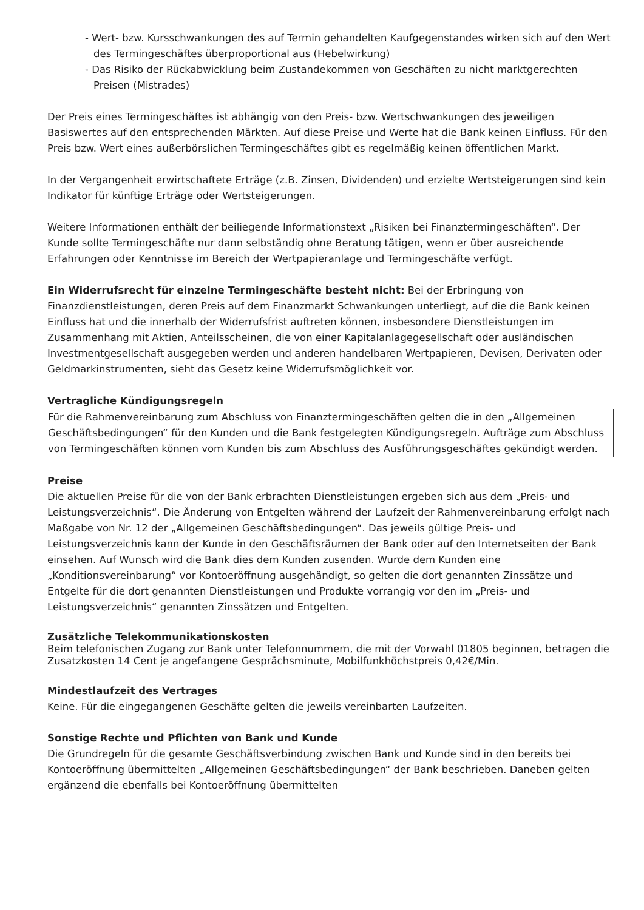- Wert- bzw. Kursschwankungen des auf Termin gehandelten Kaufgegenstandes wirken sich auf den Wert des Termingeschäftes überproportional aus (Hebelwirkung)
- Das Risiko der Rückabwicklung beim Zustandekommen von Geschäften zu nicht marktgerechten Preisen (Mistrades)
Der Preis eines Termingeschäftes ist abhängig von den Preis- bzw. Wertschwankungen des jeweiligen Basiswertes auf den entsprechenden Märkten. Auf diese Preise und Werte hat die Bank keinen Einfluss. Für den Preis bzw. Wert eines außerbörslichen Termingeschäftes gibt es regelmäßig keinen öffentlichen Markt.
In der Vergangenheit erwirtschaftete Erträge (z.B. Zinsen, Dividenden) und erzielte Wertsteigerungen sind kein Indikator für künftige Erträge oder Wertsteigerungen.
Weitere Informationen enthält der beiliegende Informationstext „Risiken bei Finanztermingeschäften“. Der Kunde sollte Termingeschäfte nur dann selbständig ohne Beratung tätigen, wenn er über ausreichende Erfahrungen oder Kenntnisse im Bereich der Wertpapieranlage und Termingeschäfte verfügt.
Ein Widerrufsrecht für einzelne Termingeschäfte besteht nicht: Bei der Erbringung von Finanzdienstleistungen, deren Preis auf dem Finanzmarkt Schwankungen unterliegt, auf die die Bank keinen Einfluss hat und die innerhalb der Widerrufsfrist auftreten können, insbesondere Dienstleistungen im Zusammenhang mit Aktien, Anteilsscheinen, die von einer Kapitalanlagegesellschaft oder ausländischen Investmentgesellschaft ausgegeben werden und anderen handelbaren Wertpapieren, Devisen, Derivaten oder Geldmarkinstrumenten, sieht das Gesetz keine Widerrufsmöglichkeit vor.
Vertragliche Kündigungsregeln
Für die Rahmenvereinbarung zum Abschluss von Finanztermingeschäften gelten die in den „Allgemeinen Geschäftsbedingungen“ für den Kunden und die Bank festgelegten Kündigungsregeln. Aufträge zum Abschluss von Termingeschäften können vom Kunden bis zum Abschluss des Ausführungsgeschäftes gekündigt werden.
Preise
Die aktuellen Preise für die von der Bank erbrachten Dienstleistungen ergeben sich aus dem „Preis- und Leistungsverzeichnis“. Die Änderung von Entgelten während der Laufzeit der Rahmenvereinbarung erfolgt nach Maßgabe von Nr. 12 der „Allgemeinen Geschäftsbedingungen“. Das jeweils gültige Preis- und Leistungsverzeichnis kann der Kunde in den Geschäftsräumen der Bank oder auf den Internetseiten der Bank einsehen. Auf Wunsch wird die Bank dies dem Kunden zusenden. Wurde dem Kunden eine „Konditionsvereinbarung“ vor Kontoeröffnung ausgehändigt, so gelten die dort genannten Zinssätze und Entgelte für die dort genannten Dienstleistungen und Produkte vorrangig vor den im „Preis- und Leistungsverzeichnis“ genannten Zinssätzen und Entgelten.
Zusätzliche Telekommunikationskosten
Beim telefonischen Zugang zur Bank unter Telefonnummern, die mit der Vorwahl 01805 beginnen, betragen die Zusatzkosten 14 Cent je angefangene Gesprächsminute, Mobilfunkhöchstpreis 0,42€/Min.
Mindestlaufzeit des Vertrages
Keine. Für die eingegangenen Geschäfte gelten die jeweils vereinbarten Laufzeiten.
Sonstige Rechte und Pflichten von Bank und Kunde
Die Grundregeln für die gesamte Geschäftsverbindung zwischen Bank und Kunde sind in den bereits bei Kontoeröffnung übermittelten „Allgemeinen Geschäftsbedingungen“ der Bank beschrieben. Daneben gelten ergänzend die ebenfalls bei Kontoeröffnung übermittelten